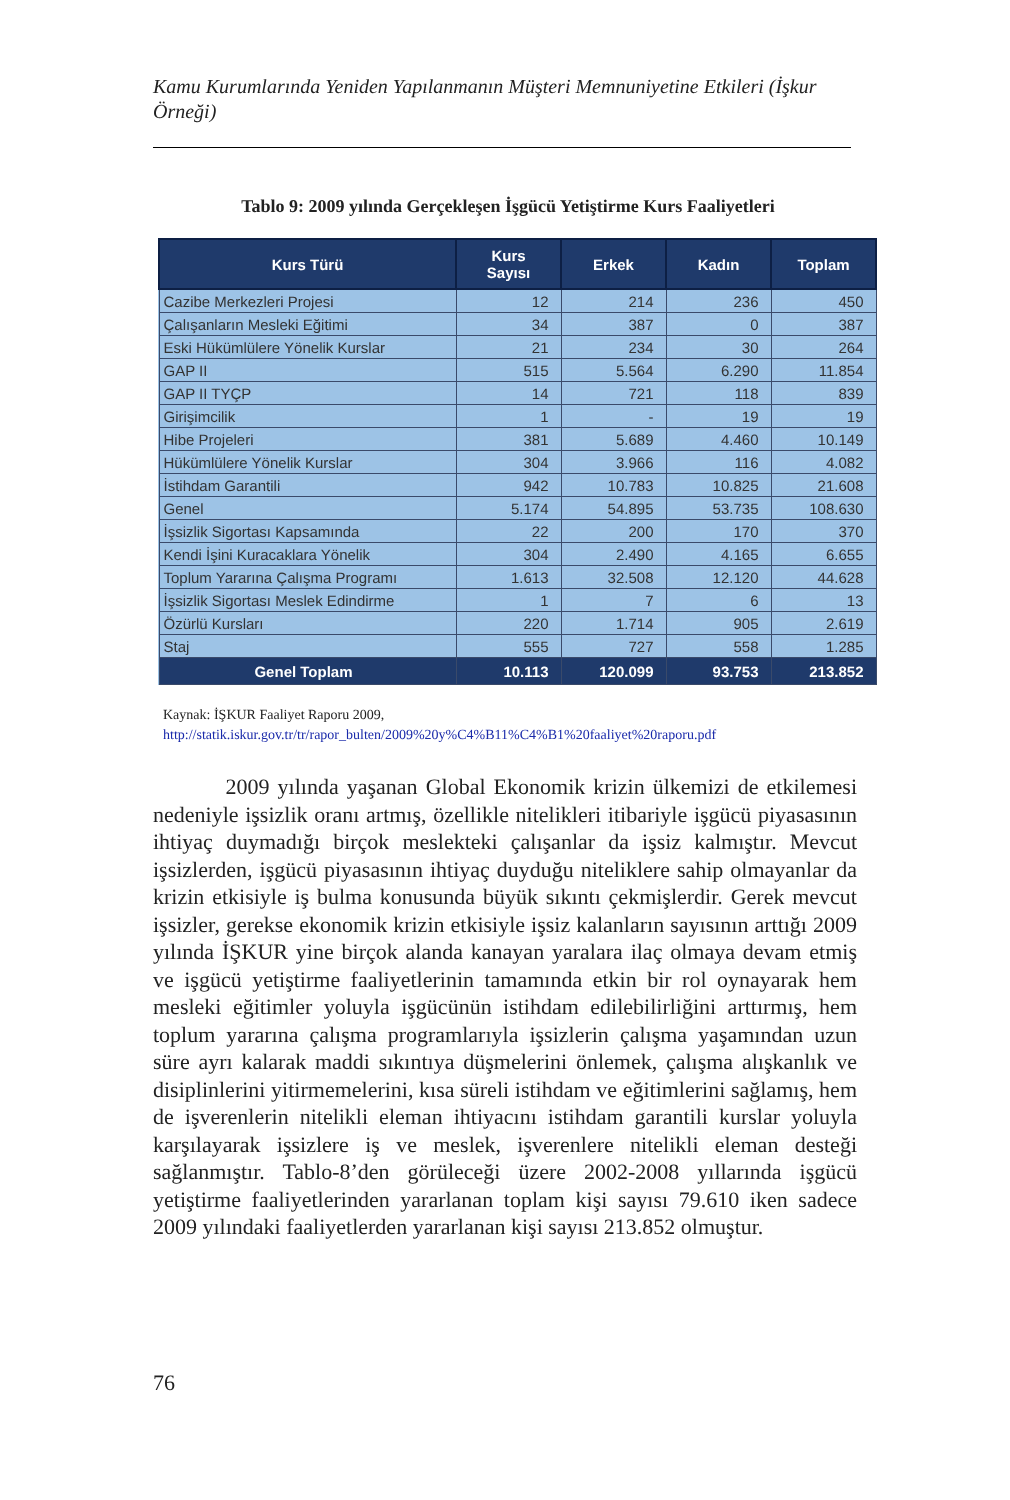Kamu Kurumlarında Yeniden Yapılanmanın Müşteri Memnuniyetine Etkileri (İşkur Örneği)
Tablo 9: 2009 yılında Gerçekleşen İşgücü Yetiştirme Kurs Faaliyetleri
| Kurs Türü | Kurs Sayısı | Erkek | Kadın | Toplam |
| --- | --- | --- | --- | --- |
| Cazibe Merkezleri Projesi | 12 | 214 | 236 | 450 |
| Çalışanların Mesleki Eğitimi | 34 | 387 | 0 | 387 |
| Eski Hükümlülere Yönelik Kurslar | 21 | 234 | 30 | 264 |
| GAP II | 515 | 5.564 | 6.290 | 11.854 |
| GAP II TYÇP | 14 | 721 | 118 | 839 |
| Girişimcilik | 1 | - | 19 | 19 |
| Hibe Projeleri | 381 | 5.689 | 4.460 | 10.149 |
| Hükümlülere Yönelik Kurslar | 304 | 3.966 | 116 | 4.082 |
| İstihdam Garantili | 942 | 10.783 | 10.825 | 21.608 |
| Genel | 5.174 | 54.895 | 53.735 | 108.630 |
| İşsizlik Sigortası Kapsamında | 22 | 200 | 170 | 370 |
| Kendi İşini Kuracaklara Yönelik | 304 | 2.490 | 4.165 | 6.655 |
| Toplum Yararına Çalışma Programı | 1.613 | 32.508 | 12.120 | 44.628 |
| İşsizlik Sigortası Meslek Edindirme | 1 | 7 | 6 | 13 |
| Özürlü Kursları | 220 | 1.714 | 905 | 2.619 |
| Staj | 555 | 727 | 558 | 1.285 |
| Genel Toplam | 10.113 | 120.099 | 93.753 | 213.852 |
Kaynak: İŞKUR Faaliyet Raporu 2009,
http://statik.iskur.gov.tr/tr/rapor_bulten/2009%20y%C4%B11%C4%B1%20faaliyet%20raporu.pdf
2009 yılında yaşanan Global Ekonomik krizin ülkemizi de etkilemesi nedeniyle işsizlik oranı artmış, özellikle nitelikleri itibariyle işgücü piyasasının ihtiyaç duymadığı birçok meslekteki çalışanlar da işsiz kalmıştır. Mevcut işsizlerden, işgücü piyasasının ihtiyaç duyduğu niteliklere sahip olmayanlar da krizin etkisiyle iş bulma konusunda büyük sıkıntı çekmişlerdir. Gerek mevcut işsizler, gerekse ekonomik krizin etkisiyle işsiz kalanların sayısının arttığı 2009 yılında İŞKUR yine birçok alanda kanayan yaralara ilaç olmaya devam etmiş ve işgücü yetiştirme faaliyetlerinin tamamında etkin bir rol oynayarak hem mesleki eğitimler yoluyla işgücünün istihdam edilebilirliğini arttırmış, hem toplum yararına çalışma programlarıyla işsizlerin çalışma yaşamından uzun süre ayrı kalarak maddi sıkıntıya düşmelerini önlemek, çalışma alışkanlık ve disiplinlerini yitirmemelerini, kısa süreli istihdam ve eğitimlerini sağlamış, hem de işverenlerin nitelikli eleman ihtiyacını istihdam garantili kurslar yoluyla karşılayarak işsizlere iş ve meslek, işverenlere nitelikli eleman desteği sağlanmıştır. Tablo-8’den görüleceği üzere 2002-2008 yıllarında işgücü yetiştirme faaliyetlerinden yararlanan toplam kişi sayısı 79.610 iken sadece 2009 yılındaki faaliyetlerden yararlanan kişi sayısı 213.852 olmuştur.
76